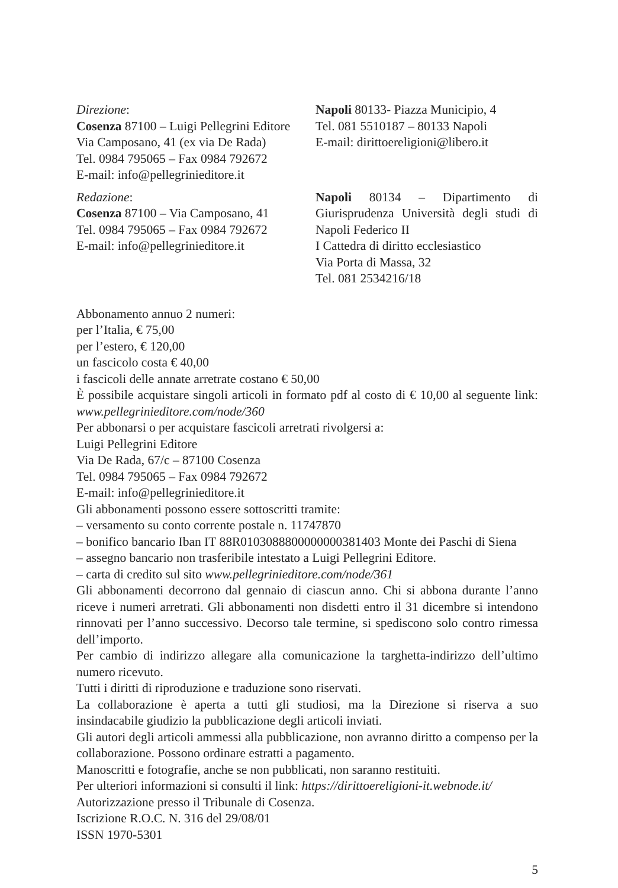Direzione:
Cosenza 87100 – Luigi Pellegrini Editore
Via Camposano, 41 (ex via De Rada)
Tel. 0984 795065 – Fax 0984 792672
E-mail: info@pellegrinieditore.it
Napoli 80133- Piazza Municipio, 4
Tel. 081 5510187 – 80133 Napoli
E-mail: dirittoereligioni@libero.it
Redazione:
Cosenza 87100 – Via Camposano, 41
Tel. 0984 795065 – Fax 0984 792672
E-mail: info@pellegrinieditore.it
Napoli 80134 – Dipartimento di Giurisprudenza Università degli studi di Napoli Federico II
I Cattedra di diritto ecclesiastico
Via Porta di Massa, 32
Tel. 081 2534216/18
Abbonamento annuo 2 numeri:
per l’Italia, € 75,00
per l’estero, € 120,00
un fascicolo costa € 40,00
i fascicoli delle annate arretrate costano € 50,00
È possibile acquistare singoli articoli in formato pdf al costo di € 10,00 al seguente link: www.pellegrinieditore.com/node/360
Per abbonarsi o per acquistare fascicoli arretrati rivolgersi a:
Luigi Pellegrini Editore
Via De Rada, 67/c – 87100 Cosenza
Tel. 0984 795065 – Fax 0984 792672
E-mail: info@pellegrinieditore.it
Gli abbonamenti possono essere sottoscritti tramite:
– versamento su conto corrente postale n. 11747870
– bonifico bancario Iban IT 88R0103088800000000381403 Monte dei Paschi di Siena
– assegno bancario non trasferibile intestato a Luigi Pellegrini Editore.
– carta di credito sul sito www.pellegrinieditore.com/node/361
Gli abbonamenti decorrono dal gennaio di ciascun anno. Chi si abbona durante l’anno riceve i numeri arretrati. Gli abbonamenti non disdetti entro il 31 dicembre si intendono rinnovati per l’anno successivo. Decorso tale termine, si spediscono solo contro rimessa dell’importo.
Per cambio di indirizzo allegare alla comunicazione la targhetta-indirizzo dell’ultimo numero ricevuto.
Tutti i diritti di riproduzione e traduzione sono riservati.
La collaborazione è aperta a tutti gli studiosi, ma la Direzione si riserva a suo insindacabile giudizio la pubblicazione degli articoli inviati.
Gli autori degli articoli ammessi alla pubblicazione, non avranno diritto a compenso per la collaborazione. Possono ordinare estratti a pagamento.
Manoscritti e fotografie, anche se non pubblicati, non saranno restituiti.
Per ulteriori informazioni si consulti il link: https://dirittoereligioni-it.webnode.it/
Autorizzazione presso il Tribunale di Cosenza.
Iscrizione R.O.C. N. 316 del 29/08/01
ISSN 1970-5301
5